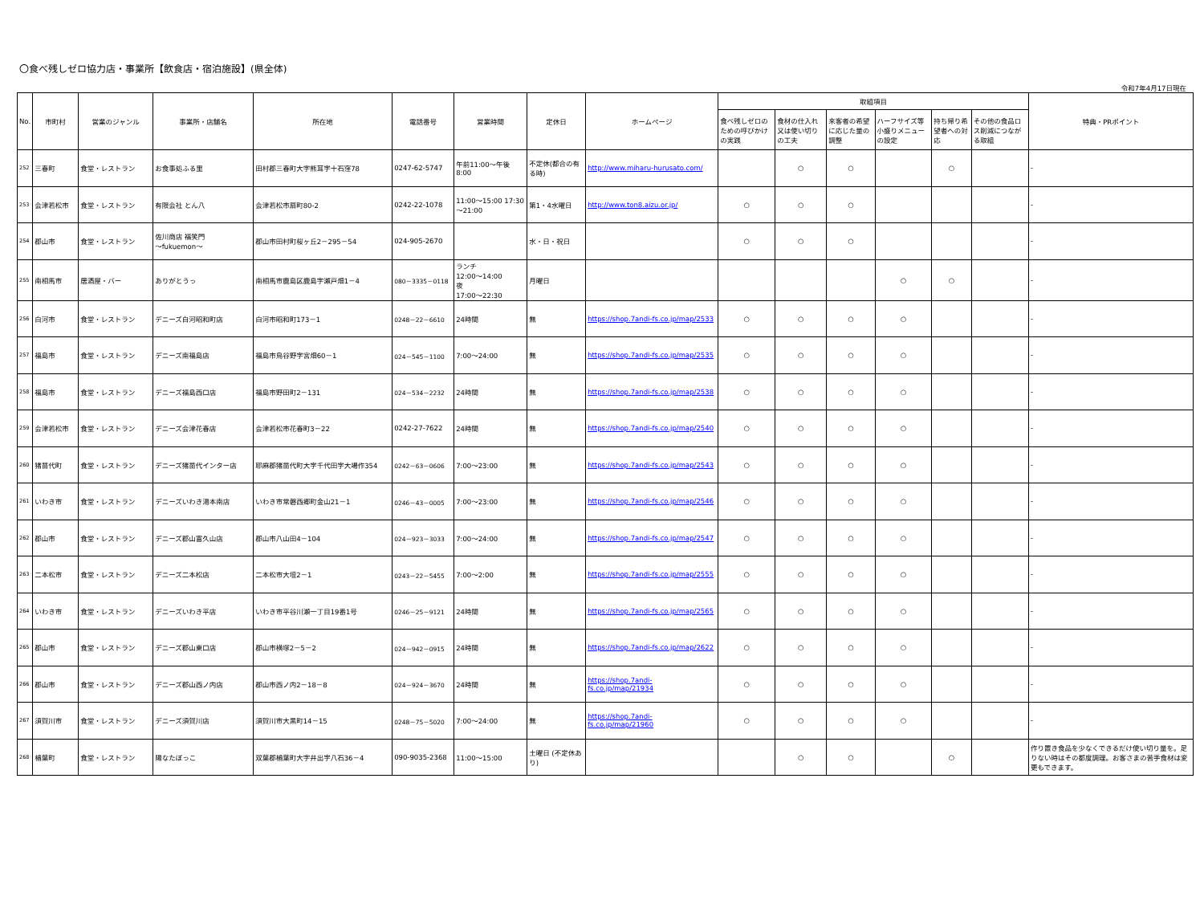〇食べ残しゼロ協力店・事業所【飲食店・宿泊施設】(県全体)
令和7年4月17日現在
| No. | 市町村 | 営業のジャンル | 事業所・店舗名 | 所在地 | 電話番号 | 営業時間 | 定休日 | ホームページ | 取組項目 | | | | | | 特典・PRポイント |
| --- | --- | --- | --- | --- | --- | --- | --- | --- | --- | --- | --- | --- | --- | --- | --- |
| | | | | | | | | | 食べ残しゼロのための呼びかけの実践 | 食材の仕入れ又は使い切りの工夫 | 来客者の希望に応じた量の調整 | ハーフサイズ等小盛りメニューの設定 | 持ち帰り希望者への対応 | その他の食品ロス削減につながる取組 | |
| 252 | 三春町 | 食堂・レストラン | お食事処ふる里 | 田村郡三春町大字熊耳字十石窪78 | 0247-62-5747 | 午前11:00～午後8:00 | 不定休(都合の有る時) | http://www.miharu-hurusato.com/ | | ○ | ○ | | ○ | | - |
| 253 | 会津若松市 | 食堂・レストラン | 有限会社 とん八 | 会津若松市扇町80-2 | 0242-22-1078 | 11:00～15:00 17:30～21:00 | 第1・4水曜日 | http://www.ton8.aizu.or.jp/ | ○ | ○ | ○ | | | | - |
| 254 | 郡山市 | 食堂・レストラン | 佐川商店 福笑門 ～fukuemon～ | 郡山市田村町桜ヶ丘2－295－54 | 024-905-2670 | | 水・日・祝日 | | ○ | ○ | ○ | | | | - |
| 255 | 南相馬市 | 居酒屋・バー | ありがとうっ | 南相馬市鹿島区鹿島字瀬戸畑1－4 | 080－3335－0118 | ランチ 12:00～14:00 夜 17:00～22:30 | 月曜日 | | | | | ○ | ○ | | - |
| 256 | 白河市 | 食堂・レストラン | デニーズ白河昭和町店 | 白河市昭和町173－1 | 0248－22－6610 | 24時間 | 無 | https://shop.7andi-fs.co.jp/map/2533 | ○ | ○ | ○ | ○ | | | - |
| 257 | 福島市 | 食堂・レストラン | デニーズ南福島店 | 福島市鳥谷野字宮畑60－1 | 024－545－1100 | 7:00～24:00 | 無 | https://shop.7andi-fs.co.jp/map/2535 | ○ | ○ | ○ | ○ | | | - |
| 258 | 福島市 | 食堂・レストラン | デニーズ福島西口店 | 福島市野田町2－131 | 024－534－2232 | 24時間 | 無 | https://shop.7andi-fs.co.jp/map/2538 | ○ | ○ | ○ | ○ | | | - |
| 259 | 会津若松市 | 食堂・レストラン | デニーズ会津花春店 | 会津若松市花春町3－22 | 0242-27-7622 | 24時間 | 無 | https://shop.7andi-fs.co.jp/map/2540 | ○ | ○ | ○ | ○ | | | - |
| 260 | 猪苗代町 | 食堂・レストラン | デニーズ猪苗代インター店 | 耶麻郡猪苗代町大字千代田字大場作354 | 0242－63－0606 | 7:00～23:00 | 無 | https://shop.7andi-fs.co.jp/map/2543 | ○ | ○ | ○ | ○ | | | - |
| 261 | いわき市 | 食堂・レストラン | デニーズいわき湯本南店 | いわき市常磐西郷町金山21－1 | 0246－43－0005 | 7:00～23:00 | 無 | https://shop.7andi-fs.co.jp/map/2546 | ○ | ○ | ○ | ○ | | | - |
| 262 | 郡山市 | 食堂・レストラン | デニーズ郡山富久山店 | 郡山市八山田4－104 | 024－923－3033 | 7:00～24:00 | 無 | https://shop.7andi-fs.co.jp/map/2547 | ○ | ○ | ○ | ○ | | | - |
| 263 | 二本松市 | 食堂・レストラン | デニーズ二本松店 | 二本松市大壇2－1 | 0243－22－5455 | 7:00～2:00 | 無 | https://shop.7andi-fs.co.jp/map/2555 | ○ | ○ | ○ | ○ | | | - |
| 264 | いわき市 | 食堂・レストラン | デニーズいわき平店 | いわき市平谷川瀬一丁目19番1号 | 0246－25－9121 | 24時間 | 無 | https://shop.7andi-fs.co.jp/map/2565 | ○ | ○ | ○ | ○ | | | - |
| 265 | 郡山市 | 食堂・レストラン | デニーズ郡山東口店 | 郡山市横塚2－5－2 | 024－942－0915 | 24時間 | 無 | https://shop.7andi-fs.co.jp/map/2622 | ○ | ○ | ○ | ○ | | | - |
| 266 | 郡山市 | 食堂・レストラン | デニーズ郡山西ノ内店 | 郡山市西ノ内2－18－8 | 024－924－3670 | 24時間 | 無 | https://shop.7andi-fs.co.jp/map/21934 | ○ | ○ | ○ | ○ | | | - |
| 267 | 須賀川市 | 食堂・レストラン | デニーズ須賀川店 | 須賀川市大黒町14－15 | 0248－75－5020 | 7:00～24:00 | 無 | https://shop.7andi-fs.co.jp/map/21960 | ○ | ○ | ○ | ○ | | | - |
| 268 | 楢葉町 | 食堂・レストラン | 陽なたぼっこ | 双葉郡楢葉町大字井出字八石36－4 | 090-9035-2368 | 11:00～15:00 | 土曜日 (不定休あり) | | | ○ | ○ | | ○ | | 作り置き食品を少なくできるだけ使い切り量を。足りない時はその都度調理。お客さまの苦手食材は変更もできます。 |